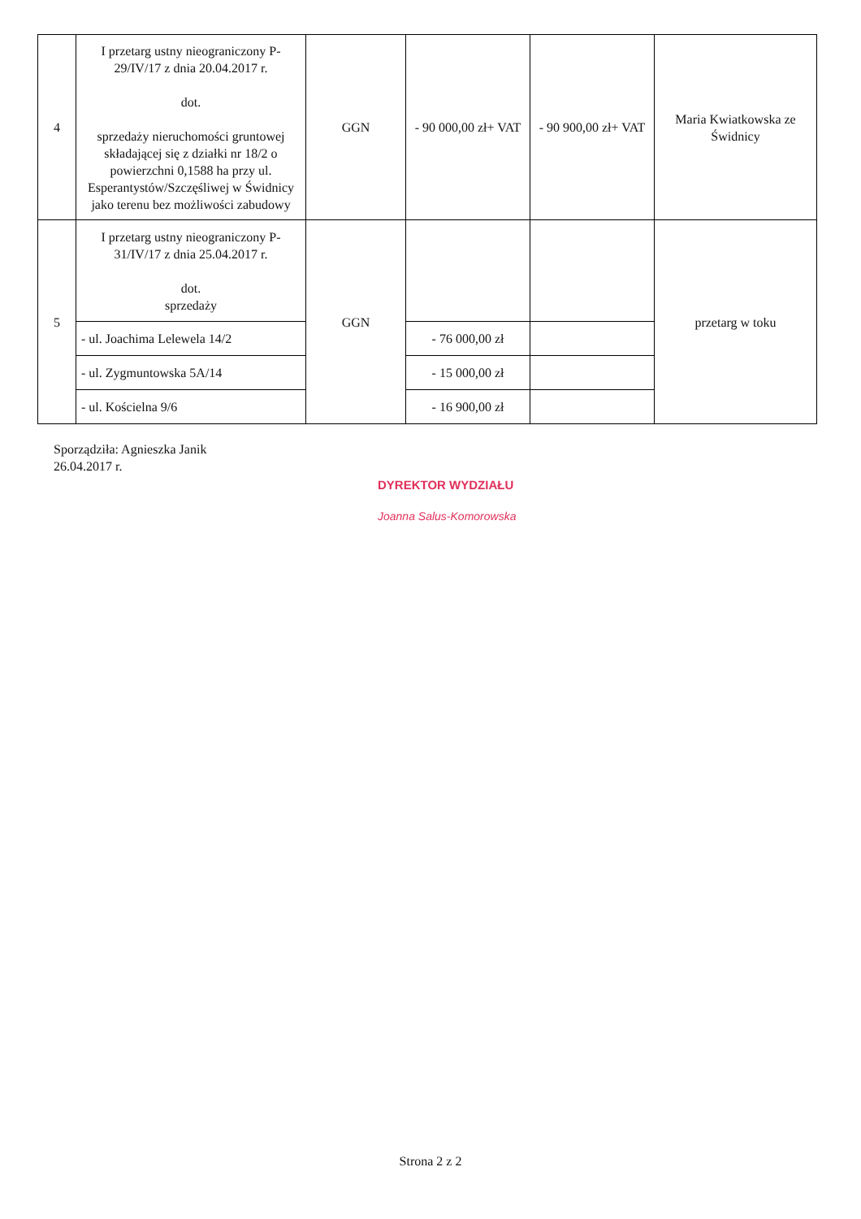| 4 | I przetarg ustny nieograniczony P-29/IV/17 z dnia 20.04.2017 r. dot. sprzedaży nieruchomości gruntowej składającej się z działki nr 18/2 o powierzchni 0,1588 ha przy ul. Esperantystów/Szczęśliwej w Świdnicy jako terenu bez możliwości zabudowy | GGN | - 90 000,00 zł+ VAT | - 90 900,00 zł+ VAT | Maria Kwiatkowska ze Świdnicy |
| 5 | I przetarg ustny nieograniczony P-31/IV/17 z dnia 25.04.2017 r. dot. sprzedaży | GGN | | | przetarg w toku |
| | - ul. Joachima Lelewela 14/2 | | - 76 000,00 zł | | |
| | - ul. Zygmuntowska 5A/14 | | - 15 000,00 zł | | |
| | - ul. Kościelna 9/6 | | - 16 900,00 zł | | |
Sporządziła: Agnieszka Janik
26.04.2017 r.
DYREKTOR WYDZIAŁU
Joanna Salus-Komorowska
Strona 2 z 2